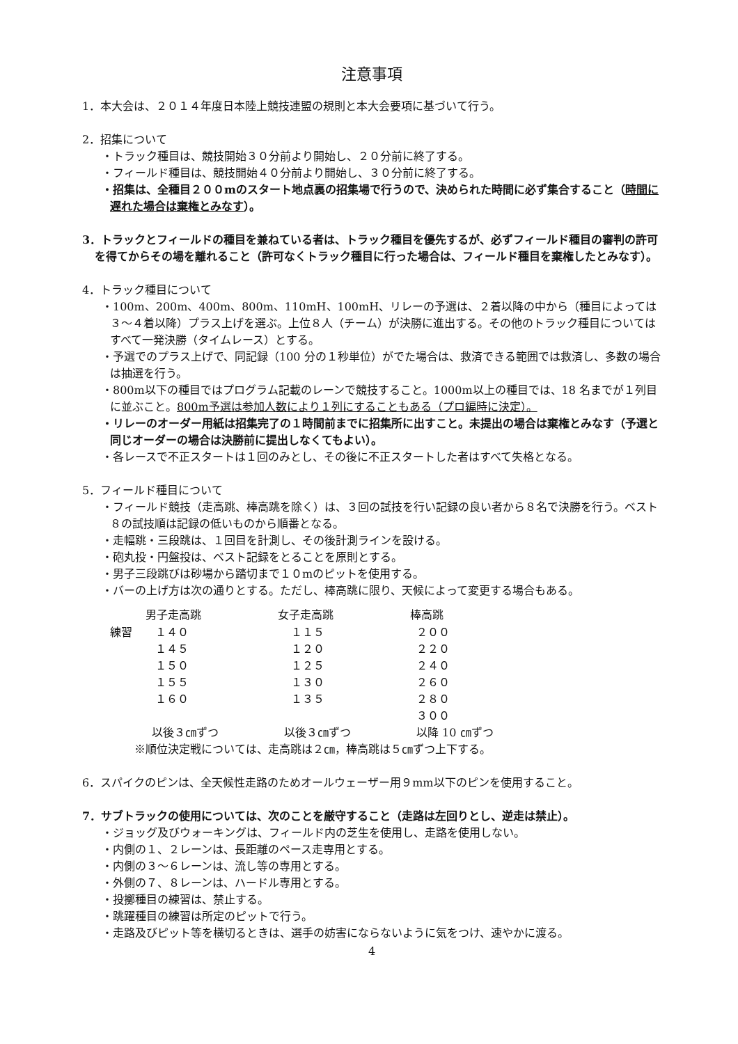注意事項
1．本大会は、２０１４年度日本陸上競技連盟の規則と本大会要項に基づいて行う。
2．招集について
・トラック種目は、競技開始３０分前より開始し、２０分前に終了する。
・フィールド種目は、競技開始４０分前より開始し、３０分前に終了する。
・招集は、全種目２００mのスタート地点裏の招集場で行うので、決められた時間に必ず集合すること（時間に遅れた場合は棄権とみなす）。
3．トラックとフィールドの種目を兼ねている者は、トラック種目を優先するが、必ずフィールド種目の審判の許可を得てからその場を離れること（許可なくトラック種目に行った場合は、フィールド種目を棄権したとみなす）。
4．トラック種目について
・100m、200m、400m、800m、110mH、100mH、リレーの予選は、２着以降の中から（種目によっては３～４着以降）プラス上げを選ぶ。上位８人（チーム）が決勝に進出する。その他のトラック種目についてはすべて一発決勝（タイムレース）とする。
・予選でのプラス上げで、同記録（100 分の１秒単位）がでた場合は、救済できる範囲では救済し、多数の場合は抽選を行う。
・800m以下の種目ではプログラム記載のレーンで競技すること。1000m以上の種目では、18 名までが１列目に並ぶこと。800m予選は参加人数により１列にすることもある（プロ編時に決定）。
・リレーのオーダー用紙は招集完了の１時間前までに招集所に出すこと。未提出の場合は棄権とみなす（予選と同じオーダーの場合は決勝前に提出しなくてもよい）。
・各レースで不正スタートは１回のみとし、その後に不正スタートした者はすべて失格となる。
5．フィールド種目について
・フィールド競技（走高跳、棒高跳を除く）は、３回の試技を行い記録の良い者から８名で決勝を行う。ベスト８の試技順は記録の低いものから順番となる。
・走幅跳・三段跳は、１回目を計測し、その後計測ラインを設ける。
・砲丸投・円盤投は、ベスト記録をとることを原則とする。
・男子三段跳びは砂場から踏切まで１０mのピットを使用する。
・バーの上げ方は次の通りとする。ただし、棒高跳に限り、天候によって変更する場合もある。
| | 男子走高跳 | 女子走高跳 | 棒高跳 |
| 練習 | １４０ | １１５ | ２００ |
| | １４５ | １２０ | ２２０ |
| | １５０ | １２５ | ２４０ |
| | １５５ | １３０ | ２６０ |
| | １６０ | １３５ | ２８０ |
| | | | ３００ |
| | 以後３㎝ずつ | 以後３㎝ずつ | 以降 10 ㎝ずつ |
※順位決定戦については、走高跳は２㎝，棒高跳は５㎝ずつ上下する。
6．スパイクのピンは、全天候性走路のためオールウェーザー用９mm以下のピンを使用すること。
7．サブトラックの使用については、次のことを厳守すること（走路は左回りとし、逆走は禁止）。
・ジョッグ及びウォーキングは、フィールド内の芝生を使用し、走路を使用しない。
・内側の１、２レーンは、長距離のペース走専用とする。
・内側の３～６レーンは、流し等の専用とする。
・外側の７、８レーンは、ハードル専用とする。
・投擲種目の練習は、禁止する。
・跳躍種目の練習は所定のピットで行う。
・走路及びピット等を横切るときは、選手の妨害にならないように気をつけ、速やかに渡る。
4